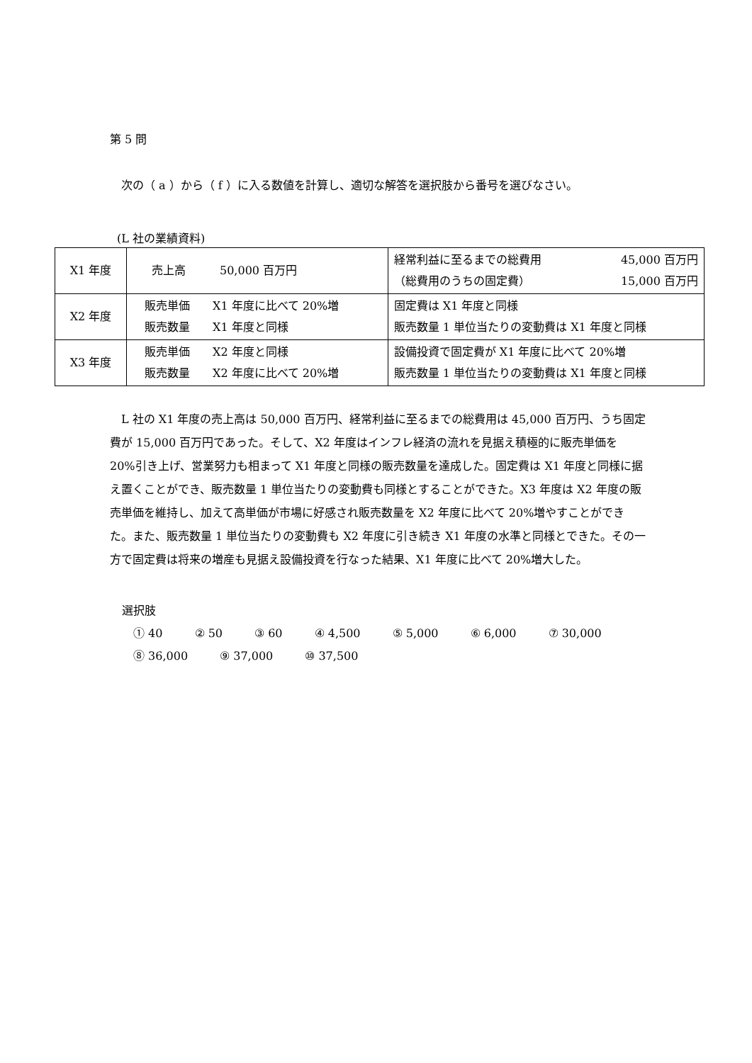第 5 問
次の（ a ）から（ f ）に入る数値を計算し、適切な解答を選択肢から番号を選びなさい。
(L 社の業績資料)
| X1 年度 | 売上高 50,000 百万円 | 経常利益に至るまでの総費用 45,000 百万円 （総費用のうちの固定費） 15,000 百万円 |
| X2 年度 | 販売単価 X1 年度に比べて 20%増 販売数量 X1 年度と同様 | 固定費は X1 年度と同様 販売数量 1 単位当たりの変動費は X1 年度と同様 |
| X3 年度 | 販売単価 X2 年度と同様 販売数量 X2 年度に比べて 20%増 | 設備投資で固定費が X1 年度に比べて 20%増 販売数量 1 単位当たりの変動費は X1 年度と同様 |
L 社の X1 年度の売上高は 50,000 百万円、経常利益に至るまでの総費用は 45,000 百万円、うち固定費が 15,000 百万円であった。そして、X2 年度はインフレ経済の流れを見据え積極的に販売単価を 20%引き上げ、営業努力も相まって X1 年度と同様の販売数量を達成した。固定費は X1 年度と同様に据え置くことができ、販売数量 1 単位当たりの変動費も同様とすることができた。X3 年度は X2 年度の販売単価を維持し、加えて高単価が市場に好感され販売数量を X2 年度に比べて 20%増やすことができた。また、販売数量 1 単位当たりの変動費も X2 年度に引き続き X1 年度の水準と同様とできた。その一方で固定費は将来の増産も見据え設備投資を行なった結果、X1 年度に比べて 20%増大した。
選択肢
　① 40 ② 50 ③ 60 ④ 4,500 ⑤ 5,000 ⑥ 6,000 ⑦ 30,000
　⑧ 36,000 ⑨ 37,000 ⑩ 37,500